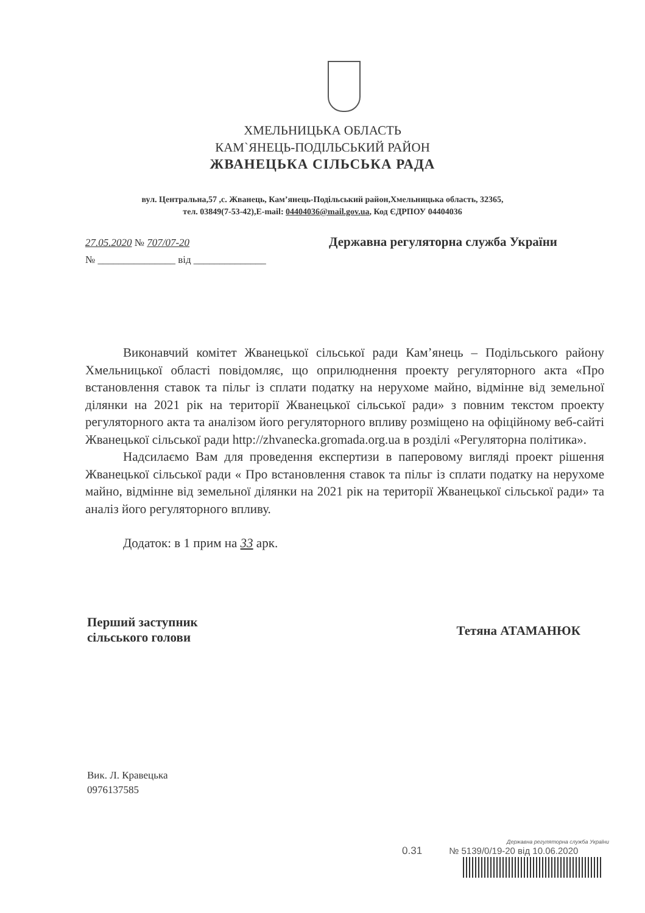ХМЕЛЬНИЦЬКА ОБЛАСТЬ
КАМ`ЯНЕЦЬ-ПОДІЛЬСЬКИЙ РАЙОН
ЖВАНЕЦЬКА СІЛЬСЬКА РАДА
вул. Центральна,57 ,с. Жванець, Кам’янець-Подільський район,Хмельницька область, 32365,
тел. 03849(7-53-42),E-mail: 04404036@mail.gov.ua, Код ЄДРПОУ 04404036
27.05.2020 № 707/07-20
№ _______________ від ______________
Державна регуляторна служба України
Виконавчий комітет Жванецької сільської ради Кам’янець – Подільського району Хмельницької області повідомляє, що оприлюднення проекту регуляторного акта «Про встановлення ставок та пільг із сплати податку на нерухоме майно, відмінне від земельної ділянки на 2021 рік на території Жванецької сільської ради» з повним текстом проекту регуляторного акта та аналізом його регуляторного впливу розміщено на офіційному веб-сайті Жванецької сільської ради http://zhvanecka.gromada.org.ua в розділі «Регуляторна політика».
Надсилаємо Вам для проведення експертизи в паперовому вигляді проект рішення Жванецької сільської ради « Про встановлення ставок та пільг із сплати податку на нерухоме майно, відмінне від земельної ділянки на 2021 рік на території Жванецької сільської ради» та аналіз його регуляторного впливу.
Додаток: в 1 прим на 33 арк.
Перший заступник
сільського голови
Тетяна АТАМАНЮК
Вик. Л. Кравецька
0976137585
Державна регуляторна служба України
0.31 № 5139/0/19-20 від 10.06.2020